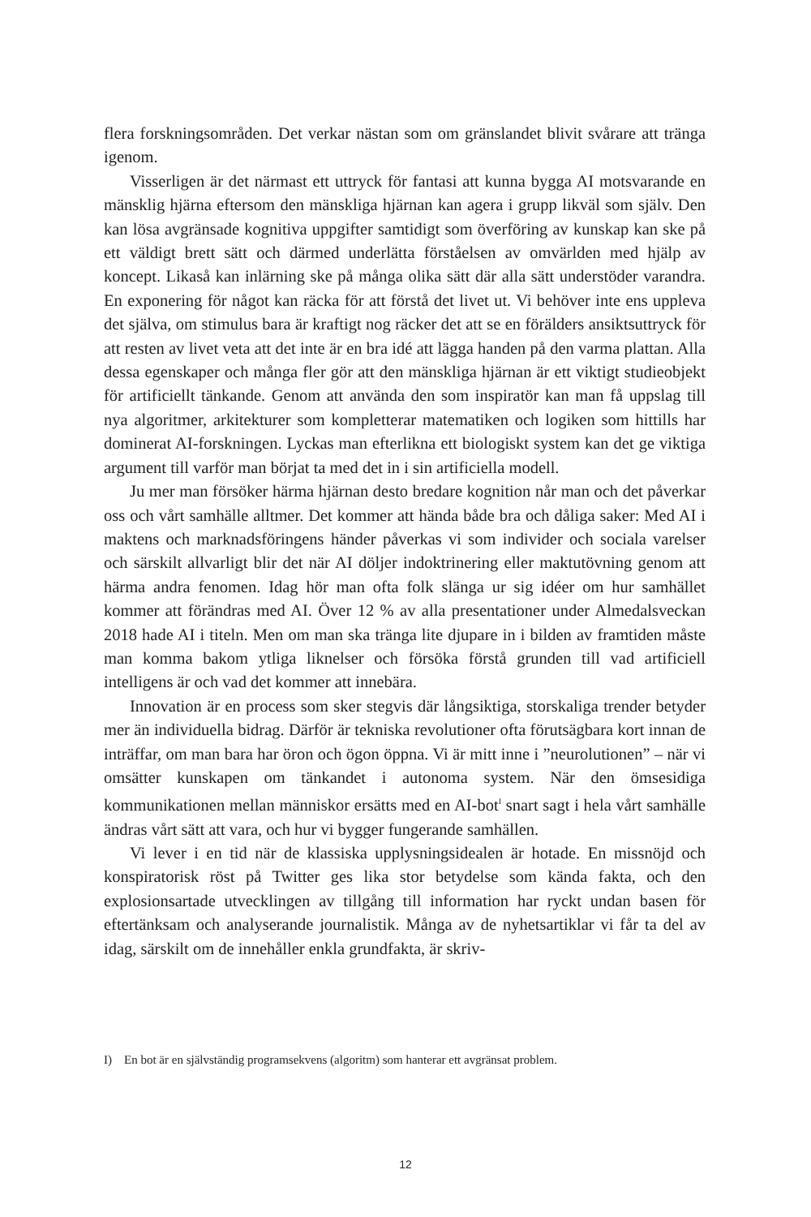flera forskningsområden. Det verkar nästan som om gränslandet blivit svårare att tränga igenom.
Visserligen är det närmast ett uttryck för fantasi att kunna bygga AI motsvarande en mänsklig hjärna eftersom den mänskliga hjärnan kan agera i grupp likväl som själv. Den kan lösa avgränsade kognitiva uppgifter samtidigt som överföring av kunskap kan ske på ett väldigt brett sätt och därmed underlätta förståelsen av omvärlden med hjälp av koncept. Likaså kan inlärning ske på många olika sätt där alla sätt understöder varandra. En exponering för något kan räcka för att förstå det livet ut. Vi behöver inte ens uppleva det själva, om stimulus bara är kraftigt nog räcker det att se en förälders ansiktsuttryck för att resten av livet veta att det inte är en bra idé att lägga handen på den varma plattan. Alla dessa egenskaper och många fler gör att den mänskliga hjärnan är ett viktigt studieobjekt för artificiellt tänkande. Genom att använda den som inspiratör kan man få uppslag till nya algoritmer, arkitekturer som kompletterar matematiken och logiken som hittills har dominerat AI-forskningen. Lyckas man efterlikna ett biologiskt system kan det ge viktiga argument till varför man börjat ta med det in i sin artificiella modell.
Ju mer man försöker härma hjärnan desto bredare kognition når man och det påverkar oss och vårt samhälle alltmer. Det kommer att hända både bra och dåliga saker: Med AI i maktens och marknadsföringens händer påverkas vi som individer och sociala varelser och särskilt allvarligt blir det när AI döljer indoktrinering eller maktutövning genom att härma andra fenomen. Idag hör man ofta folk slänga ur sig idéer om hur samhället kommer att förändras med AI. Över 12 % av alla presentationer under Almedalsveckan 2018 hade AI i titeln. Men om man ska tränga lite djupare in i bilden av framtiden måste man komma bakom ytliga liknelser och försöka förstå grunden till vad artificiell intelligens är och vad det kommer att innebära.
Innovation är en process som sker stegvis där långsiktiga, storskaliga trender betyder mer än individuella bidrag. Därför är tekniska revolutioner ofta förutsägbara kort innan de inträffar, om man bara har öron och ögon öppna. Vi är mitt inne i ”neurolutionen” – när vi omsätter kunskapen om tänkandet i autonoma system. När den ömsesidiga kommunikationen mellan människor ersätts med en AI-bot<sup>I</sup> snart sagt i hela vårt samhälle ändras vårt sätt att vara, och hur vi bygger fungerande samhällen.
Vi lever i en tid när de klassiska upplysningsidealen är hotade. En missnöjd och konspiratorisk röst på Twitter ges lika stor betydelse som kända fakta, och den explosionsartade utvecklingen av tillgång till information har ryckt undan basen för eftertänksam och analyserande journalistik. Många av de nyhetsartiklar vi får ta del av idag, särskilt om de innehåller enkla grundfakta, är skriv-
I) En bot är en självständig programsekvens (algoritm) som hanterar ett avgränsat problem.
12